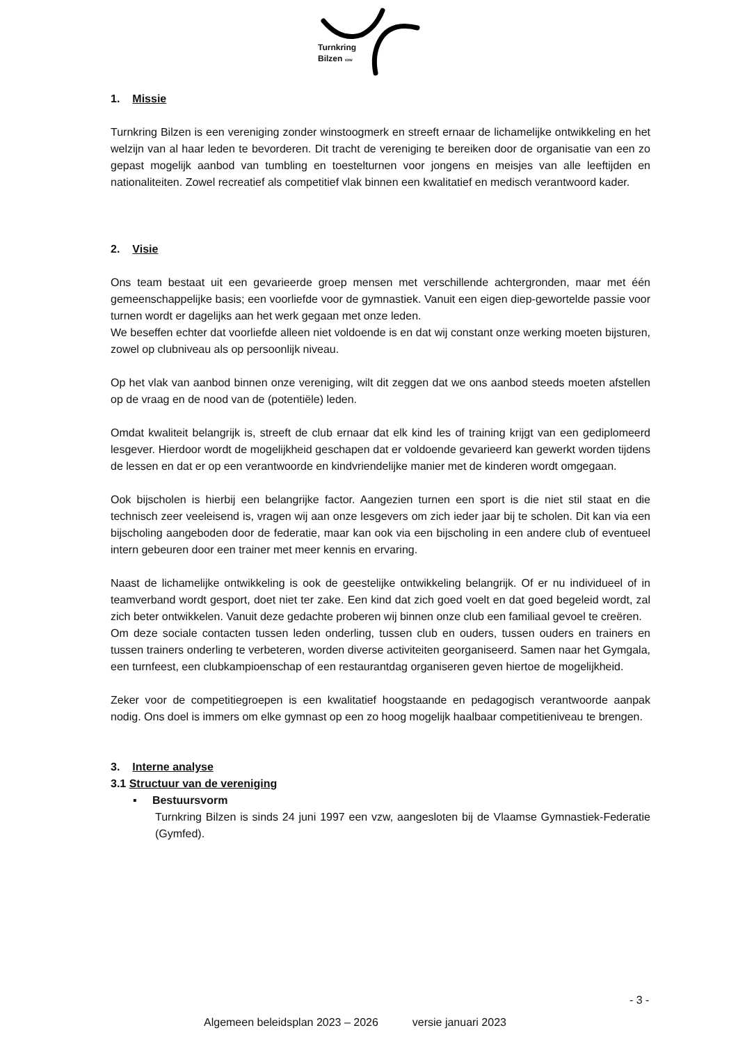Turnkring
Bilzen vzw
1. Missie
Turnkring Bilzen is een vereniging zonder winstoogmerk en streeft ernaar de lichamelijke ontwikkeling en het welzijn van al haar leden te bevorderen. Dit tracht de vereniging te bereiken door de organisatie van een zo gepast mogelijk aanbod van tumbling en toestelturnen voor jongens en meisjes van alle leeftijden en nationaliteiten. Zowel recreatief als competitief vlak binnen een kwalitatief en medisch verantwoord kader.
2. Visie
Ons team bestaat uit een gevarieerde groep mensen met verschillende achtergronden, maar met één gemeenschappelijke basis; een voorliefde voor de gymnastiek. Vanuit een eigen diep-gewortelde passie voor turnen wordt er dagelijks aan het werk gegaan met onze leden.
We beseffen echter dat voorliefde alleen niet voldoende is en dat wij constant onze werking moeten bijsturen, zowel op clubniveau als op persoonlijk niveau.
Op het vlak van aanbod binnen onze vereniging, wilt dit zeggen dat we ons aanbod steeds moeten afstellen op de vraag en de nood van de (potentiële) leden.
Omdat kwaliteit belangrijk is, streeft de club ernaar dat elk kind les of training krijgt van een gediplomeerd lesgever. Hierdoor wordt de mogelijkheid geschapen dat er voldoende gevarieerd kan gewerkt worden tijdens de lessen en dat er op een verantwoorde en kindvriendelijke manier met de kinderen wordt omgegaan.
Ook bijscholen is hierbij een belangrijke factor. Aangezien turnen een sport is die niet stil staat en die technisch zeer veeleisend is, vragen wij aan onze lesgevers om zich ieder jaar bij te scholen. Dit kan via een bijscholing aangeboden door de federatie, maar kan ook via een bijscholing in een andere club of eventueel intern gebeuren door een trainer met meer kennis en ervaring.
Naast de lichamelijke ontwikkeling is ook de geestelijke ontwikkeling belangrijk. Of er nu individueel of in teamverband wordt gesport, doet niet ter zake. Een kind dat zich goed voelt en dat goed begeleid wordt, zal zich beter ontwikkelen. Vanuit deze gedachte proberen wij binnen onze club een familiaal gevoel te creëren.
Om deze sociale contacten tussen leden onderling, tussen club en ouders, tussen ouders en trainers en tussen trainers onderling te verbeteren, worden diverse activiteiten georganiseerd. Samen naar het Gymgala, een turnfeest, een clubkampioenschap of een restaurantdag organiseren geven hiertoe de mogelijkheid.
Zeker voor de competitiegroepen is een kwalitatief hoogstaande en pedagogisch verantwoorde aanpak nodig. Ons doel is immers om elke gymnast op een zo hoog mogelijk haalbaar competitieniveau te brengen.
3. Interne analyse
3.1 Structuur van de vereniging
▪ Bestuursvorm
Turnkring Bilzen is sinds 24 juni 1997 een vzw, aangesloten bij de Vlaamse Gymnastiek-Federatie (Gymfed).
- 3 -
Algemeen beleidsplan 2023 – 2026 versie januari 2023